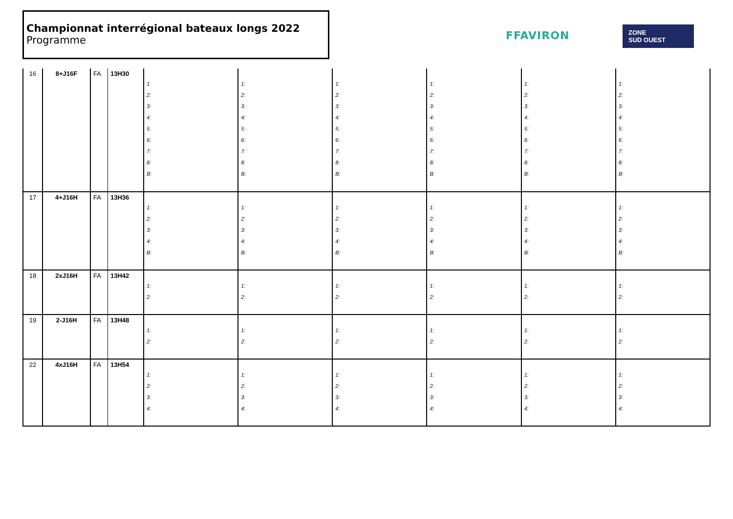Championnat interrégional bateaux longs 2022
Programme
FFAVIRON
ZONE
SUD OUEST
| 16 | 8+J16F | FA | 13H30 | 1: 2: 3: 4: 5: 6: 7: 8: B: | 1: 2: 3: 4: 5: 6: 7: 8: B: | 1: 2: 3: 4: 5: 6: 7: 8: B: | 1: 2: 3: 4: 5: 6: 7: 8: B: | 1: 2: 3: 4: 5: 6: 7: 8: B: | 1: 2: 3: 4: 5: 6: 7: 8: B: |
| 17 | 4+J16H | FA | 13H36 | 1: 2: 3: 4: B: | 1: 2: 3: 4: B: | 1: 2: 3: 4: B: | 1: 2: 3: 4: B: | 1: 2: 3: 4: B: | 1: 2: 3: 4: B: |
| 18 | 2xJ16H | FA | 13H42 | 1: 2: | 1: 2: | 1: 2: | 1: 2: | 1: 2: | 1: 2: |
| 19 | 2-J16H | FA | 13H48 | 1: 2: | 1: 2: | 1: 2: | 1: 2: | 1: 2: | 1: 2: |
| 22 | 4xJ16H | FA | 13H54 | 1: 2: 3: 4: | 1: 2: 3: 4: | 1: 2: 3: 4: | 1: 2: 3: 4: | 1: 2: 3: 4: | 1: 2: 3: 4: |